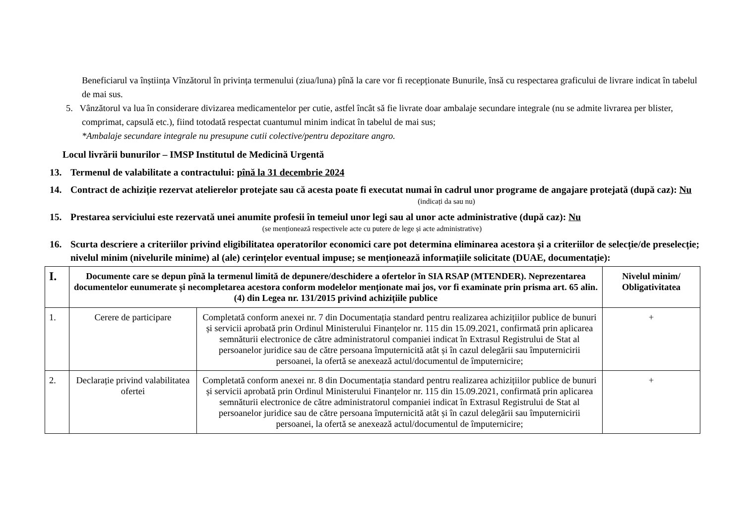Beneficiarul va înștiința Vînzătorul în privința termenului (ziua/luna) pînă la care vor fi recepționate Bunurile, însă cu respectarea graficului de livrare indicat în tabelul de mai sus.
5. Vânzătorul va lua în considerare divizarea medicamentelor per cutie, astfel încât să fie livrate doar ambalaje secundare integrale (nu se admite livrarea per blister, comprimat, capsulă etc.), fiind totodată respectat cuantumul minim indicat în tabelul de mai sus;
*Ambalaje secundare integrale nu presupune cutii colective/pentru depozitare angro.
Locul livrării bunurilor – IMSP Institutul de Medicină Urgentă
13. Termenul de valabilitate a contractului: pînă la 31 decembrie 2024
14. Contract de achiziție rezervat atelierelor protejate sau că acesta poate fi executat numai în cadrul unor programe de angajare protejată (după caz): Nu
(indicați da sau nu)
15. Prestarea serviciului este rezervată unei anumite profesii în temeiul unor legi sau al unor acte administrative (după caz): Nu
(se menționează respectivele acte cu putere de lege și acte administrative)
16. Scurta descriere a criteriilor privind eligibilitatea operatorilor economici care pot determina eliminarea acestora și a criteriilor de selecție/de preselecție; nivelul minim (nivelurile minime) al (ale) cerințelor eventual impuse; se menționează informațiile solicitate (DUAE, documentație):
| I. | Documente care se depun pînă la termenul limită de depunere/deschidere a ofertelor în SIA RSAP (MTENDER). Neprezentarea documentelor eunumerate și necompletarea acestora conform modelelor menționate mai jos, vor fi examinate prin prisma art. 65 alin. (4) din Legea nr. 131/2015 privind achizițiile publice | | Nivelul minim/ Obligativitatea |
| --- | --- | --- | --- |
| 1. | Cerere de participare | Completată conform anexei nr. 7 din Documentația standard pentru realizarea achizițiilor publice de bunuri și servicii aprobată prin Ordinul Ministerului Finanțelor nr. 115 din 15.09.2021, confirmată prin aplicarea semnăturii electronice de către administratorul companiei indicat în Extrasul Registrului de Stat al persoanelor juridice sau de către persoana împuternicită atât și în cazul delegării sau împuternicirii persoanei, la ofertă se anexează actul/documentul de împuternicire; | + |
| 2. | Declarație privind valabilitatea ofertei | Completată conform anexei nr. 8 din Documentația standard pentru realizarea achizițiilor publice de bunuri și servicii aprobată prin Ordinul Ministerului Finanțelor nr. 115 din 15.09.2021, confirmată prin aplicarea semnăturii electronice de către administratorul companiei indicat în Extrasul Registrului de Stat al persoanelor juridice sau de către persoana împuternicită atât și în cazul delegării sau împuternicirii persoanei, la ofertă se anexează actul/documentul de împuternicire; | + |